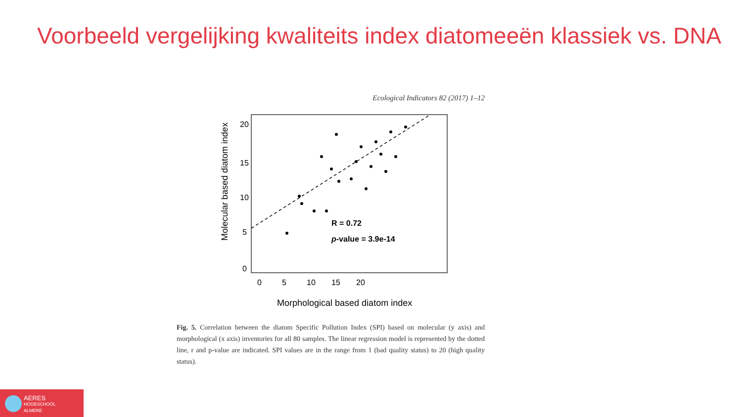Voorbeeld vergelijking kwaliteits index diatomeeën klassiek vs. DNA
Ecological Indicators 82 (2017) 1–12
R = 0.72
p-value = 3.9e-14
0
5
10
15
20
0
5
10
15
20
Morphological based diatom index
Molecular based diatom index
Fig. 5. Correlation between the diatom Specific Pollution Index (SPI) based on molecular (y axis) and morphological (x axis) inventories for all 80 samples. The linear regression model is represented by the dotted line, r and p-value are indicated. SPI values are in the range from 1 (bad quality status) to 20 (high quality status).
AERES
HOGESCHOOL
ALMERE